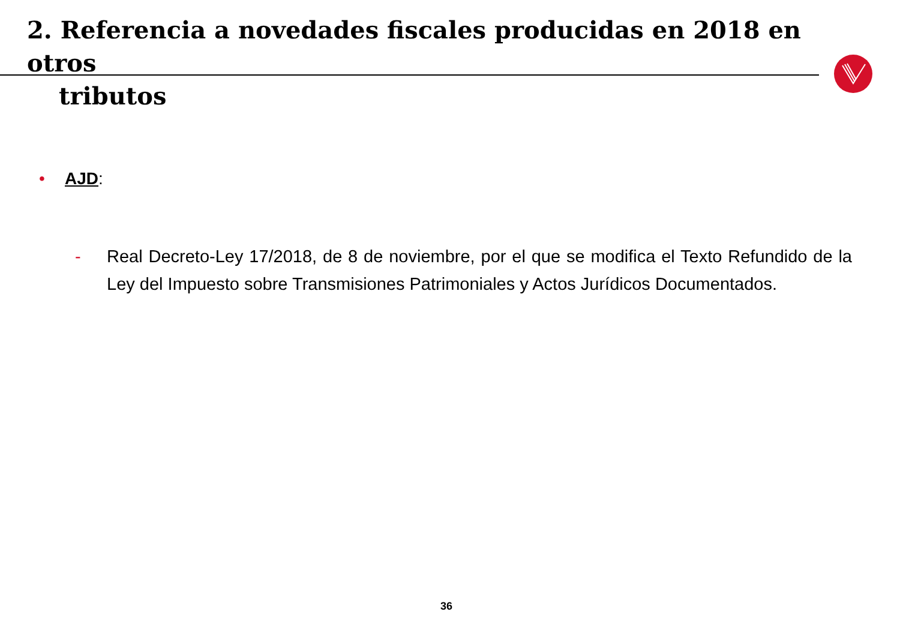2. Referencia a novedades fiscales producidas en 2018 en otros
tributos
• AJD:
- Real Decreto-Ley 17/2018, de 8 de noviembre, por el que se modifica el Texto Refundido de la Ley del Impuesto sobre Transmisiones Patrimoniales y Actos Jurídicos Documentados.
36